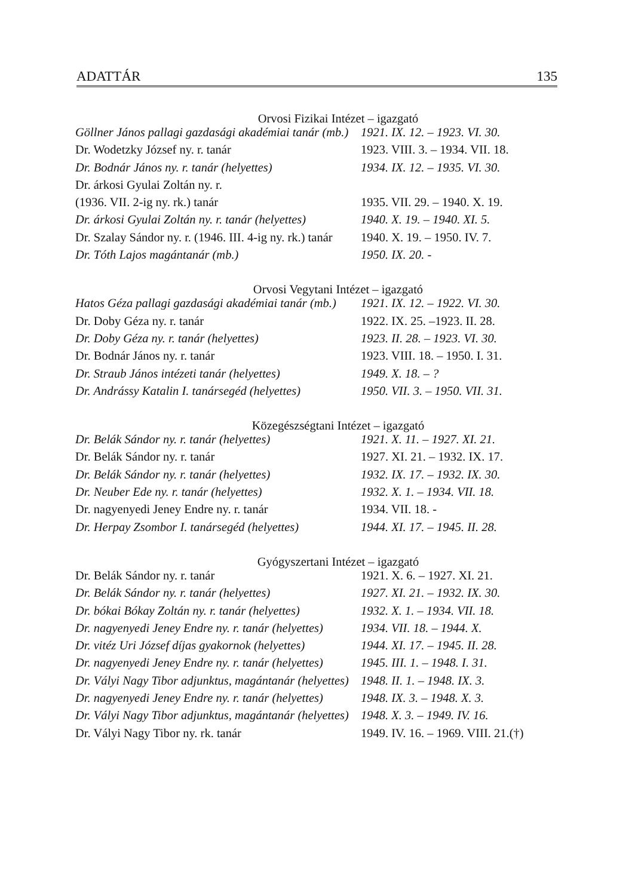ADATTÁR 135
Orvosi Fizikai Intézet – igazgató
| Göllner János pallagi gazdasági akadémiai tanár (mb.) | 1921. IX. 12. – 1923. VI. 30. |
| Dr. Wodetzky József ny. r. tanár | 1923. VIII. 3. – 1934. VII. 18. |
| Dr. Bodnár János ny. r. tanár (helyettes) | 1934. IX. 12. – 1935. VI. 30. |
| Dr. árkosi Gyulai Zoltán ny. r. | |
| (1936. VII. 2-ig ny. rk.) tanár | 1935. VII. 29. – 1940. X. 19. |
| Dr. árkosi Gyulai Zoltán ny. r. tanár (helyettes) | 1940. X. 19. – 1940. XI. 5. |
| Dr. Szalay Sándor ny. r. (1946. III. 4-ig ny. rk.) tanár | 1940. X. 19. – 1950. IV. 7. |
| Dr. Tóth Lajos magántanár (mb.) | 1950. IX. 20. - |
Orvosi Vegytani Intézet – igazgató
| Hatos Géza pallagi gazdasági akadémiai tanár (mb.) | 1921. IX. 12. – 1922. VI. 30. |
| Dr. Doby Géza ny. r. tanár | 1922. IX. 25. –1923. II. 28. |
| Dr. Doby Géza ny. r. tanár (helyettes) | 1923. II. 28. – 1923. VI. 30. |
| Dr. Bodnár János ny. r. tanár | 1923. VIII. 18. – 1950. I. 31. |
| Dr. Straub János intézeti tanár (helyettes) | 1949. X. 18. – ? |
| Dr. Andrássy Katalin I. tanársegéd (helyettes) | 1950. VII. 3. – 1950. VII. 31. |
Közegészségtani Intézet – igazgató
| Dr. Belák Sándor ny. r. tanár (helyettes) | 1921. X. 11. – 1927. XI. 21. |
| Dr. Belák Sándor ny. r. tanár | 1927. XI. 21. – 1932. IX. 17. |
| Dr. Belák Sándor ny. r. tanár (helyettes) | 1932. IX. 17. – 1932. IX. 30. |
| Dr. Neuber Ede ny. r. tanár (helyettes) | 1932. X. 1. – 1934. VII. 18. |
| Dr. nagyenyedi Jeney Endre ny. r. tanár | 1934. VII. 18. - |
| Dr. Herpay Zsombor I. tanársegéd (helyettes) | 1944. XI. 17. – 1945. II. 28. |
Gyógyszertani Intézet – igazgató
| Dr. Belák Sándor ny. r. tanár | 1921. X. 6. – 1927. XI. 21. |
| Dr. Belák Sándor ny. r. tanár (helyettes) | 1927. XI. 21. – 1932. IX. 30. |
| Dr. bókai Bókay Zoltán ny. r. tanár (helyettes) | 1932. X. 1. – 1934. VII. 18. |
| Dr. nagyenyedi Jeney Endre ny. r. tanár (helyettes) | 1934. VII. 18. – 1944. X. |
| Dr. vitéz Uri József díjas gyakornok (helyettes) | 1944. XI. 17. – 1945. II. 28. |
| Dr. nagyenyedi Jeney Endre ny. r. tanár (helyettes) | 1945. III. 1. – 1948. I. 31. |
| Dr. Vályi Nagy Tibor adjunktus, magántanár (helyettes) | 1948. II. 1. – 1948. IX. 3. |
| Dr. nagyenyedi Jeney Endre ny. r. tanár (helyettes) | 1948. IX. 3. – 1948. X. 3. |
| Dr. Vályi Nagy Tibor adjunktus, magántanár (helyettes) | 1948. X. 3. – 1949. IV. 16. |
| Dr. Vályi Nagy Tibor ny. rk. tanár | 1949. IV. 16. – 1969. VIII. 21.(†) |